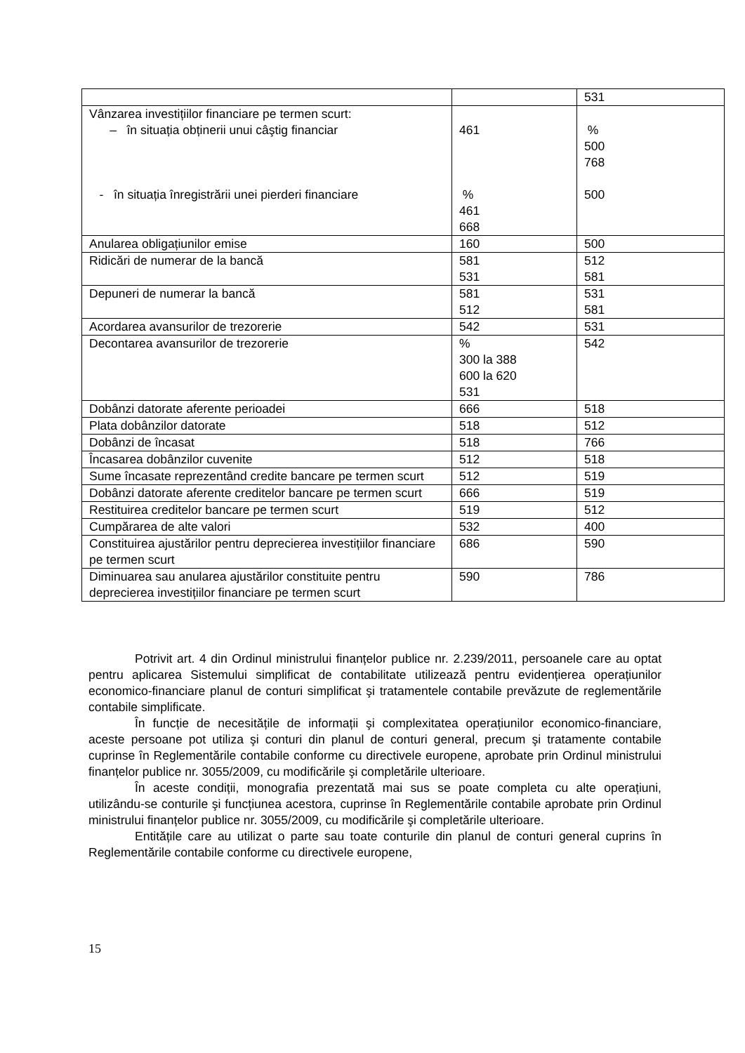| | | 531 |
| Vânzarea investițiilor financiare pe termen scurt: – în situația obținerii unui câştig financiar - în situația înregistrării unei pierderi financiare | 461 % 461 668 | % 500 768 500 |
| Anularea obligațiunilor emise | 160 | 500 |
| Ridicări de numerar de la bancă | 581 531 | 512 581 |
| Depuneri de numerar la bancă | 581 512 | 531 581 |
| Acordarea avansurilor de trezorerie | 542 | 531 |
| Decontarea avansurilor de trezorerie | % 300 la 388 600 la 620 531 | 542 |
| Dobânzi datorate aferente perioadei | 666 | 518 |
| Plata dobânzilor datorate | 518 | 512 |
| Dobânzi de încasat | 518 | 766 |
| Încasarea dobânzilor cuvenite | 512 | 518 |
| Sume încasate reprezentând credite bancare pe termen scurt | 512 | 519 |
| Dobânzi datorate aferente creditelor bancare pe termen scurt | 666 | 519 |
| Restituirea creditelor bancare pe termen scurt | 519 | 512 |
| Cumpărarea de alte valori | 532 | 400 |
| Constituirea ajustărilor pentru deprecierea investițiilor financiare pe termen scurt | 686 | 590 |
| Diminuarea sau anularea ajustărilor constituite pentru deprecierea investițiilor financiare pe termen scurt | 590 | 786 |
Potrivit art. 4 din Ordinul ministrului finanțelor publice nr. 2.239/2011, persoanele care au optat pentru aplicarea Sistemului simplificat de contabilitate utilizează pentru evidențierea operațiunilor economico-financiare planul de conturi simplificat şi tratamentele contabile prevăzute de reglementările contabile simplificate.
În funcție de necesitățile de informații şi complexitatea operațiunilor economico-financiare, aceste persoane pot utiliza şi conturi din planul de conturi general, precum şi tratamente contabile cuprinse în Reglementările contabile conforme cu directivele europene, aprobate prin Ordinul ministrului finanțelor publice nr. 3055/2009, cu modificările şi completările ulterioare.
În aceste condiții, monografia prezentată mai sus se poate completa cu alte operațiuni, utilizându-se conturile şi funcțiunea acestora, cuprinse în Reglementările contabile aprobate prin Ordinul ministrului finanțelor publice nr. 3055/2009, cu modificările şi completările ulterioare.
Entitățile care au utilizat o parte sau toate conturile din planul de conturi general cuprins în Reglementările contabile conforme cu directivele europene,
15